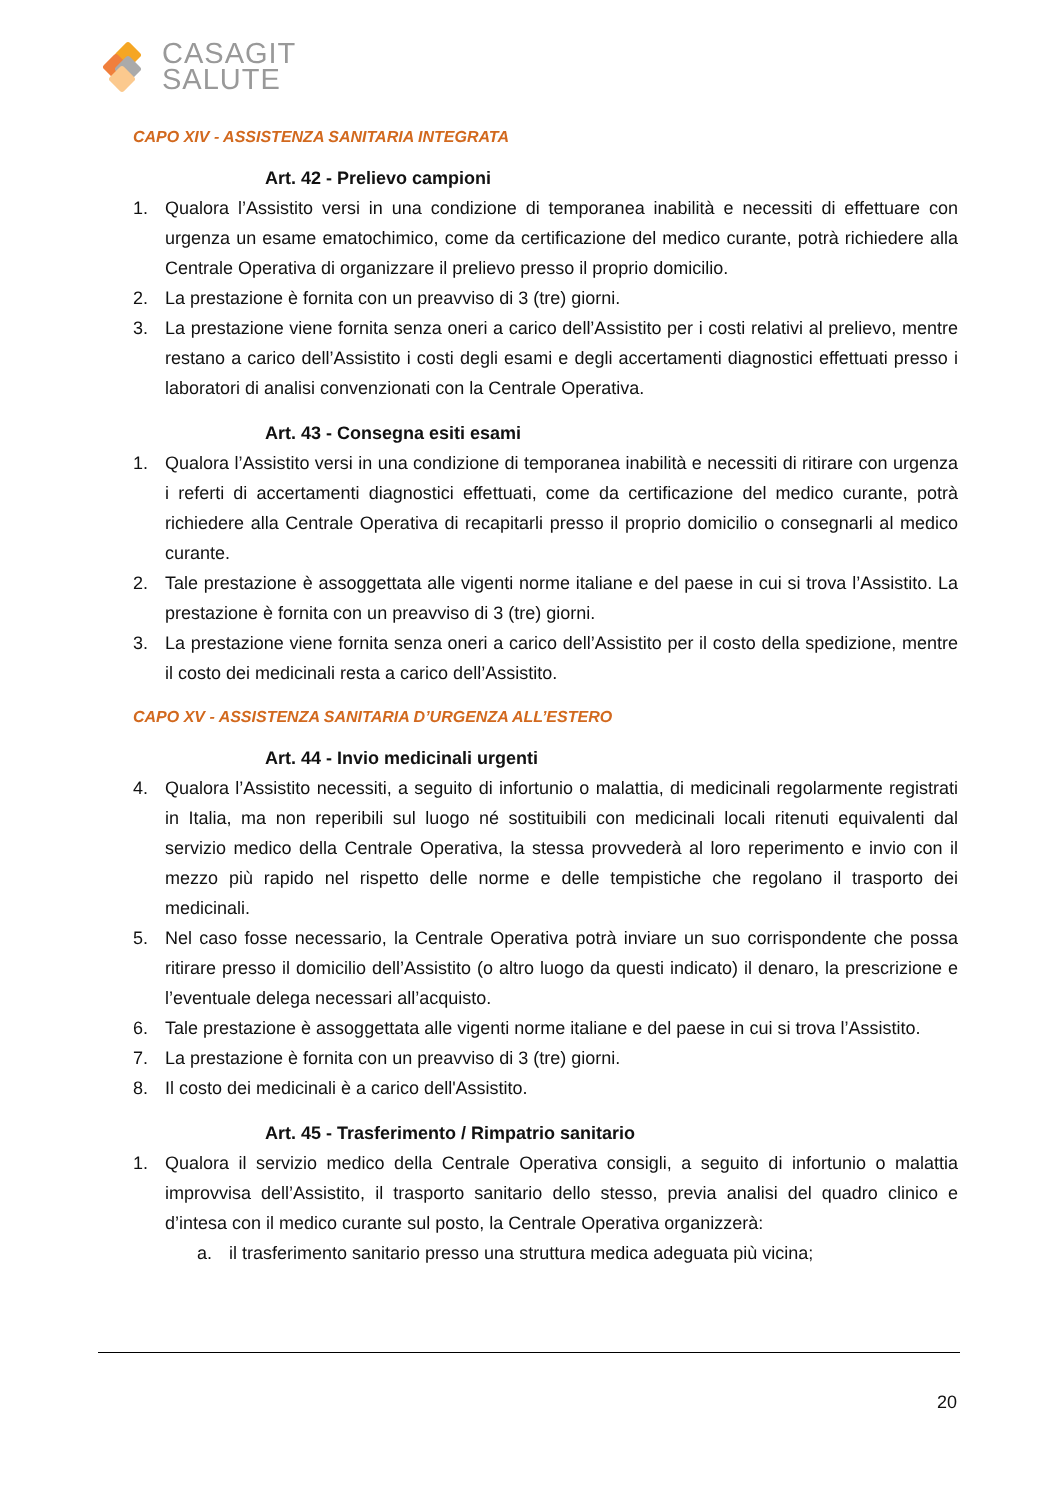CASAGIT
SALUTE
CAPO XIV - ASSISTENZA SANITARIA INTEGRATA
Art. 42 - Prelievo campioni
1. Qualora l’Assistito versi in una condizione di temporanea inabilità e necessiti di effettuare con urgenza un esame ematochimico, come da certificazione del medico curante, potrà richiedere alla Centrale Operativa di organizzare il prelievo presso il proprio domicilio.
2. La prestazione è fornita con un preavviso di 3 (tre) giorni.
3. La prestazione viene fornita senza oneri a carico dell’Assistito per i costi relativi al prelievo, mentre restano a carico dell’Assistito i costi degli esami e degli accertamenti diagnostici effettuati presso i laboratori di analisi convenzionati con la Centrale Operativa.
Art. 43 - Consegna esiti esami
1. Qualora l’Assistito versi in una condizione di temporanea inabilità e necessiti di ritirare con urgenza i referti di accertamenti diagnostici effettuati, come da certificazione del medico curante, potrà richiedere alla Centrale Operativa di recapitarli presso il proprio domicilio o consegnarli al medico curante.
2. Tale prestazione è assoggettata alle vigenti norme italiane e del paese in cui si trova l’Assistito. La prestazione è fornita con un preavviso di 3 (tre) giorni.
3. La prestazione viene fornita senza oneri a carico dell’Assistito per il costo della spedizione, mentre il costo dei medicinali resta a carico dell’Assistito.
CAPO XV - ASSISTENZA SANITARIA D’URGENZA ALL’ESTERO
Art. 44 - Invio medicinali urgenti
4. Qualora l’Assistito necessiti, a seguito di infortunio o malattia, di medicinali regolarmente registrati in Italia, ma non reperibili sul luogo né sostituibili con medicinali locali ritenuti equivalenti dal servizio medico della Centrale Operativa, la stessa provvederà al loro reperimento e invio con il mezzo più rapido nel rispetto delle norme e delle tempistiche che regolano il trasporto dei medicinali.
5. Nel caso fosse necessario, la Centrale Operativa potrà inviare un suo corrispondente che possa ritirare presso il domicilio dell’Assistito (o altro luogo da questi indicato) il denaro, la prescrizione e l’eventuale delega necessari all’acquisto.
6. Tale prestazione è assoggettata alle vigenti norme italiane e del paese in cui si trova l’Assistito.
7. La prestazione è fornita con un preavviso di 3 (tre) giorni.
8. Il costo dei medicinali è a carico dell'Assistito.
Art. 45 - Trasferimento / Rimpatrio sanitario
1. Qualora il servizio medico della Centrale Operativa consigli, a seguito di infortunio o malattia improvvisa dell’Assistito, il trasporto sanitario dello stesso, previa analisi del quadro clinico e d’intesa con il medico curante sul posto, la Centrale Operativa organizzerà:
a. il trasferimento sanitario presso una struttura medica adeguata più vicina;
20